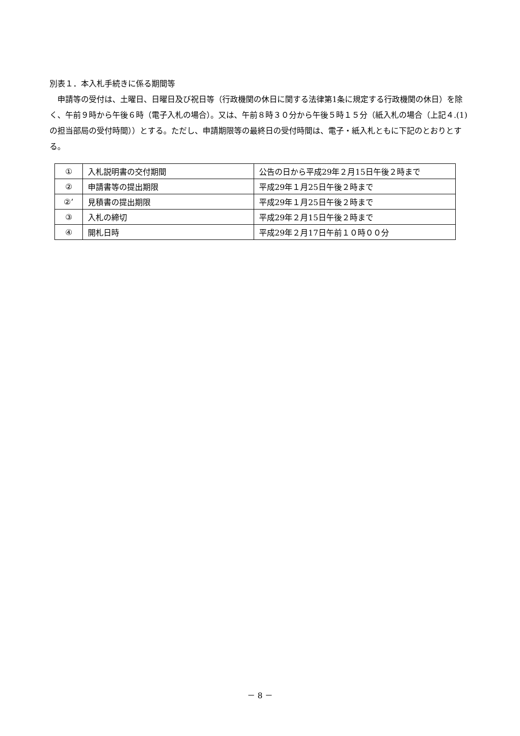別表１．本入札手続きに係る期間等
　申請等の受付は、土曜日、日曜日及び祝日等（行政機関の休日に関する法律第1条に規定する行政機関の休日）を除く、午前９時から午後６時（電子入札の場合）。又は、午前８時３０分から午後５時１５分（紙入札の場合（上記４.(1)の担当部局の受付時間））とする。ただし、申請期限等の最終日の受付時間は、電子・紙入札ともに下記のとおりとする。
| ① | 入札説明書の交付期間 | 公告の日から平成29年２月15日午後２時まで |
| ② | 申請書等の提出期限 | 平成29年１月25日午後２時まで |
| ②’ | 見積書の提出期限 | 平成29年１月25日午後２時まで |
| ③ | 入札の締切 | 平成29年２月15日午後２時まで |
| ④ | 開札日時 | 平成29年２月17日午前１０時００分 |
－ 8 －